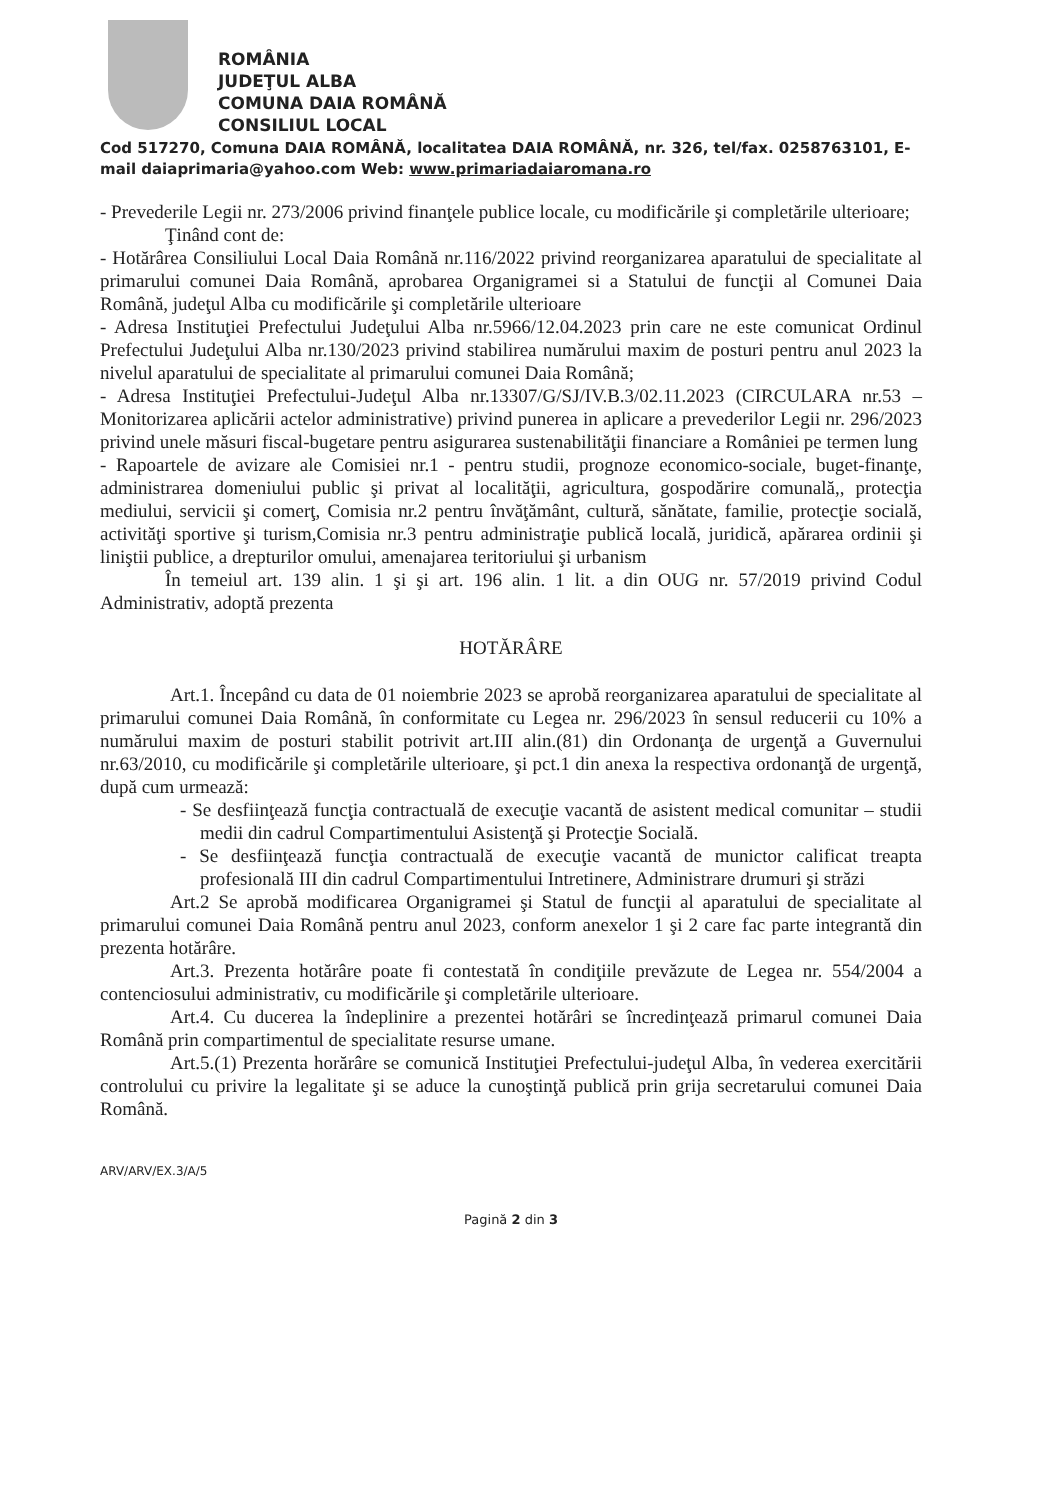ROMÂNIA
JUDEŢUL ALBA
COMUNA DAIA ROMÂNĂ
CONSILIUL LOCAL
Cod 517270, Comuna DAIA ROMÂNĂ, localitatea DAIA ROMÂNĂ, nr. 326, tel/fax. 0258763101, E-mail daiaprimaria@yahoo.com Web: www.primariadaiaromana.ro
- Prevederile Legii nr. 273/2006 privind finanţele publice locale, cu modificările şi completările ulterioare;
Ţinând cont de:
- Hotărârea Consiliului Local Daia Română nr.116/2022 privind reorganizarea aparatului de specialitate al primarului comunei Daia Română, aprobarea Organigramei si a Statului de funcţii al Comunei Daia Română, judeţul Alba cu modificările şi completările ulterioare
- Adresa Instituţiei Prefectului Judeţului Alba nr.5966/12.04.2023 prin care ne este comunicat Ordinul Prefectului Judeţului Alba nr.130/2023 privind stabilirea numărului maxim de posturi pentru anul 2023 la nivelul aparatului de specialitate al primarului comunei Daia Română;
- Adresa Instituţiei Prefectului-Judeţul Alba nr.13307/G/SJ/IV.B.3/02.11.2023 (CIRCULARA nr.53 – Monitorizarea aplicării actelor administrative) privind punerea in aplicare a prevederilor Legii nr. 296/2023 privind unele măsuri fiscal-bugetare pentru asigurarea sustenabilităţii financiare a României pe termen lung
- Rapoartele de avizare ale Comisiei nr.1 - pentru studii, prognoze economico-sociale, buget-finanţe, administrarea domeniului public şi privat al localităţii, agricultura, gospodărire comunală,, protecţia mediului, servicii şi comerţ, Comisia nr.2 pentru învăţământ, cultură, sănătate, familie, protecţie socială, activităţi sportive şi turism,Comisia nr.3 pentru administraţie publică locală, juridică, apărarea ordinii şi liniştii publice, a drepturilor omului, amenajarea teritoriului şi urbanism
În temeiul art. 139 alin. 1 şi şi art. 196 alin. 1 lit. a din OUG nr. 57/2019 privind Codul Administrativ, adoptă prezenta
HOTĂRÂRE
Art.1. Începând cu data de 01 noiembrie 2023 se aprobă reorganizarea aparatului de specialitate al primarului comunei Daia Română, în conformitate cu Legea nr. 296/2023 în sensul reducerii cu 10% a numărului maxim de posturi stabilit potrivit art.III alin.(81) din Ordonanţa de urgenţă a Guvernului nr.63/2010, cu modificările şi completările ulterioare, şi pct.1 din anexa la respectiva ordonanţă de urgenţă, după cum urmează:
- Se desfiinţează funcţia contractuală de execuţie vacantă de asistent medical comunitar – studii medii din cadrul Compartimentului Asistenţă şi Protecţie Socială.
- Se desfiinţează funcţia contractuală de execuţie vacantă de munictor calificat treapta profesională III din cadrul Compartimentului Intretinere, Administrare drumuri şi străzi
Art.2 Se aprobă modificarea Organigramei şi Statul de funcţii al aparatului de specialitate al primarului comunei Daia Română pentru anul 2023, conform anexelor 1 şi 2 care fac parte integrantă din prezenta hotărâre.
Art.3. Prezenta hotărâre poate fi contestată în condiţiile prevăzute de Legea nr. 554/2004 a contenciosului administrativ, cu modificările şi completările ulterioare.
Art.4. Cu ducerea la îndeplinire a prezentei hotărâri se încredinţează primarul comunei Daia Română prin compartimentul de specialitate resurse umane.
Art.5.(1) Prezenta horărâre se comunică Instituţiei Prefectului-judeţul Alba, în vederea exercitării controlului cu privire la legalitate şi se aduce la cunoştinţă publică prin grija secretarului comunei Daia Română.
ARV/ARV/EX.3/A/5
Pagină 2 din 3